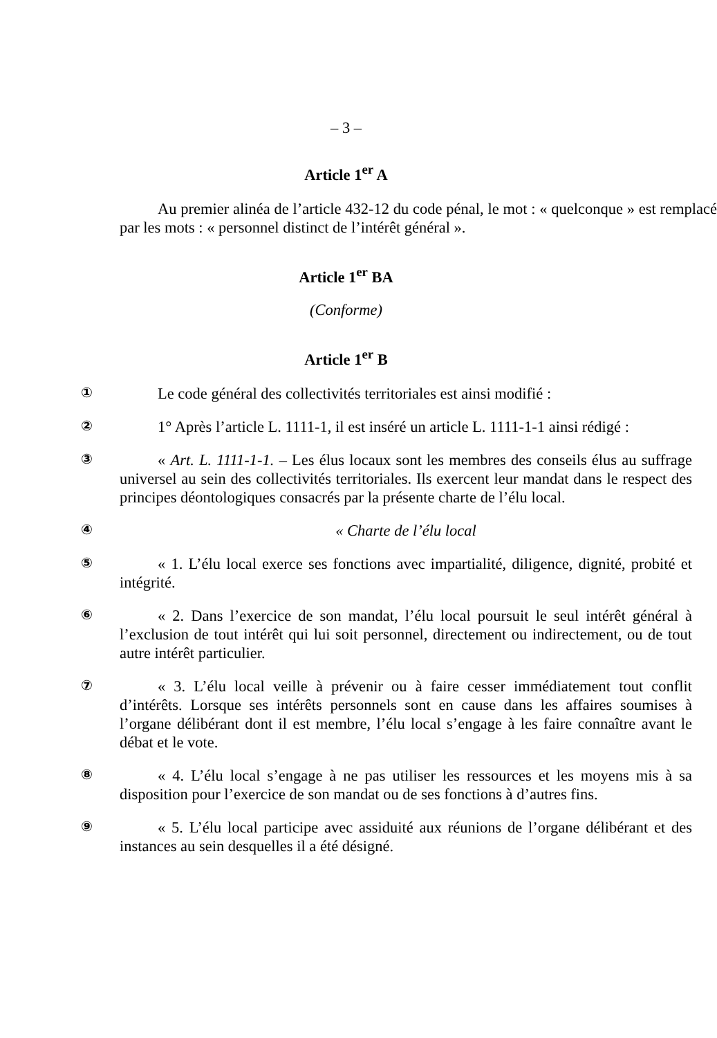– 3 –
Article 1<sup>er</sup> A
Au premier alinéa de l’article 432-12 du code pénal, le mot : « quelconque » est remplacé par les mots : « personnel distinct de l’intérêt général ».
Article 1<sup>er</sup> BA
(Conforme)
Article 1<sup>er</sup> B
①
Le code général des collectivités territoriales est ainsi modifié :
②
1° Après l’article L. 1111-1, il est inséré un article L. 1111-1-1 ainsi rédigé :
③
« Art. L. 1111-1-1. – Les élus locaux sont les membres des conseils élus au suffrage universel au sein des collectivités territoriales. Ils exercent leur mandat dans le respect des principes déontologiques consacrés par la présente charte de l’élu local.
④
« Charte de l’élu local
⑤
« 1. L’élu local exerce ses fonctions avec impartialité, diligence, dignité, probité et intégrité.
⑥
« 2. Dans l’exercice de son mandat, l’élu local poursuit le seul intérêt général à l’exclusion de tout intérêt qui lui soit personnel, directement ou indirectement, ou de tout autre intérêt particulier.
⑦
« 3. L’élu local veille à prévenir ou à faire cesser immédiatement tout conflit d’intérêts. Lorsque ses intérêts personnels sont en cause dans les affaires soumises à l’organe délibérant dont il est membre, l’élu local s’engage à les faire connaître avant le débat et le vote.
⑧
« 4. L’élu local s’engage à ne pas utiliser les ressources et les moyens mis à sa disposition pour l’exercice de son mandat ou de ses fonctions à d’autres fins.
⑨
« 5. L’élu local participe avec assiduité aux réunions de l’organe délibérant et des instances au sein desquelles il a été désigné.